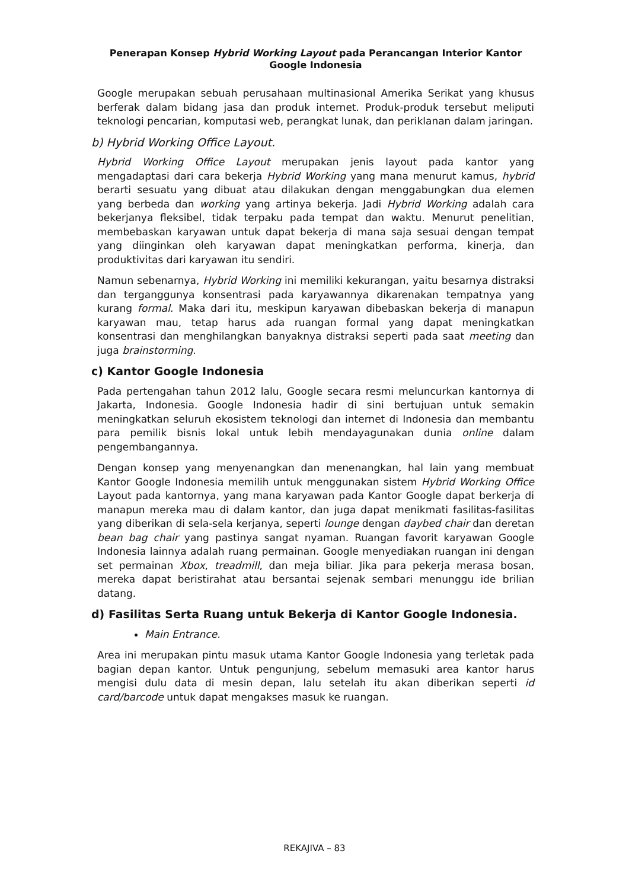Penerapan Konsep Hybrid Working Layout pada Perancangan Interior Kantor
Google Indonesia
Google merupakan sebuah perusahaan multinasional Amerika Serikat yang khusus berferak dalam bidang jasa dan produk internet. Produk-produk tersebut meliputi teknologi pencarian, komputasi web, perangkat lunak, dan periklanan dalam jaringan.
b) Hybrid Working Office Layout.
Hybrid Working Office Layout merupakan jenis layout pada kantor yang mengadaptasi dari cara bekerja Hybrid Working yang mana menurut kamus, hybrid berarti sesuatu yang dibuat atau dilakukan dengan menggabungkan dua elemen yang berbeda dan working yang artinya bekerja. Jadi Hybrid Working adalah cara bekerjanya fleksibel, tidak terpaku pada tempat dan waktu. Menurut penelitian, membebaskan karyawan untuk dapat bekerja di mana saja sesuai dengan tempat yang diinginkan oleh karyawan dapat meningkatkan performa, kinerja, dan produktivitas dari karyawan itu sendiri.
Namun sebenarnya, Hybrid Working ini memiliki kekurangan, yaitu besarnya distraksi dan terganggunya konsentrasi pada karyawannya dikarenakan tempatnya yang kurang formal. Maka dari itu, meskipun karyawan dibebaskan bekerja di manapun karyawan mau, tetap harus ada ruangan formal yang dapat meningkatkan konsentrasi dan menghilangkan banyaknya distraksi seperti pada saat meeting dan juga brainstorming.
c) Kantor Google Indonesia
Pada pertengahan tahun 2012 lalu, Google secara resmi meluncurkan kantornya di Jakarta, Indonesia. Google Indonesia hadir di sini bertujuan untuk semakin meningkatkan seluruh ekosistem teknologi dan internet di Indonesia dan membantu para pemilik bisnis lokal untuk lebih mendayagunakan dunia online dalam pengembangannya.
Dengan konsep yang menyenangkan dan menenangkan, hal lain yang membuat Kantor Google Indonesia memilih untuk menggunakan sistem Hybrid Working Office Layout pada kantornya, yang mana karyawan pada Kantor Google dapat berkerja di manapun mereka mau di dalam kantor, dan juga dapat menikmati fasilitas-fasilitas yang diberikan di sela-sela kerjanya, seperti lounge dengan daybed chair dan deretan bean bag chair yang pastinya sangat nyaman. Ruangan favorit karyawan Google Indonesia lainnya adalah ruang permainan. Google menyediakan ruangan ini dengan set permainan Xbox, treadmill, dan meja biliar. Jika para pekerja merasa bosan, mereka dapat beristirahat atau bersantai sejenak sembari menunggu ide brilian datang.
d) Fasilitas Serta Ruang untuk Bekerja di Kantor Google Indonesia.
Main Entrance.
Area ini merupakan pintu masuk utama Kantor Google Indonesia yang terletak pada bagian depan kantor. Untuk pengunjung, sebelum memasuki area kantor harus mengisi dulu data di mesin depan, lalu setelah itu akan diberikan seperti id card/barcode untuk dapat mengakses masuk ke ruangan.
REKAJIVA – 83